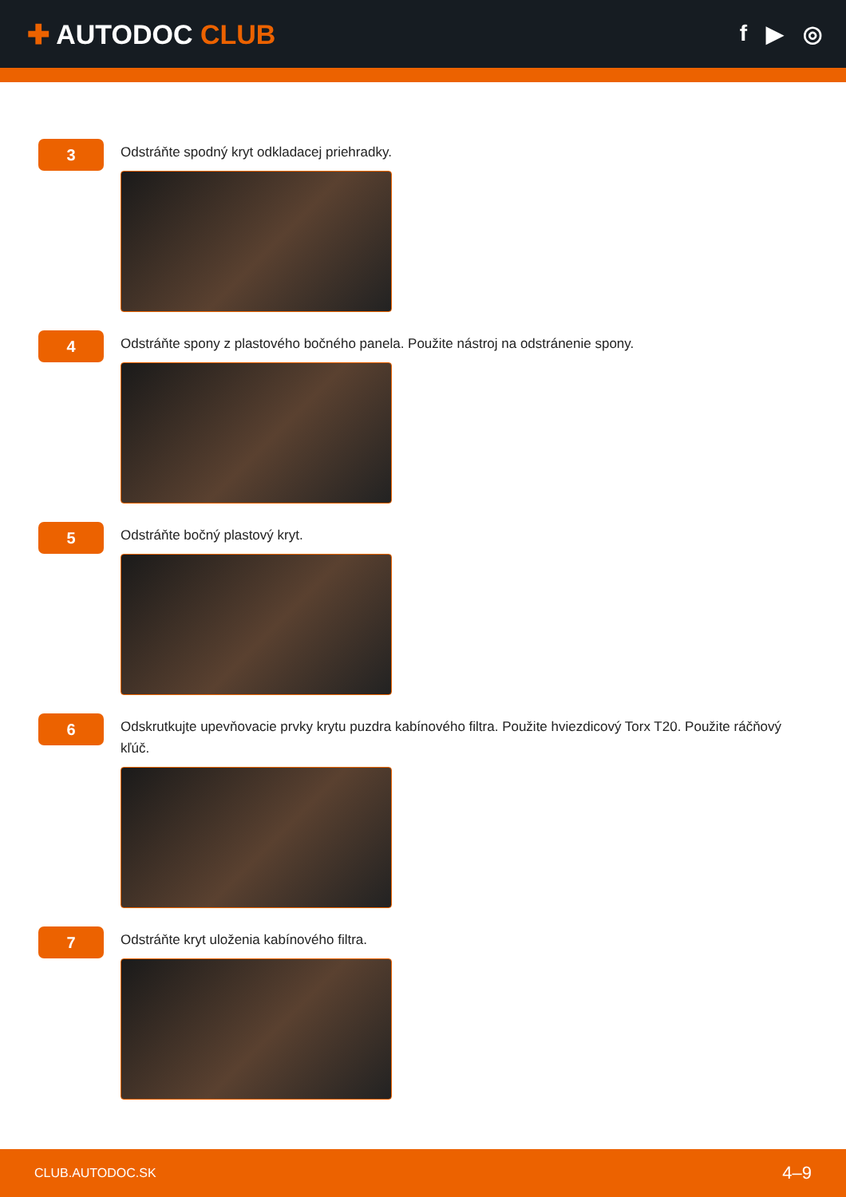✚ AUTODOC CLUB
f ▶ ◎
3
Odstráňte spodný kryt odkladacej priehradky.
4
Odstráňte spony z plastového bočného panela. Použite nástroj na odstránenie spony.
5
Odstráňte bočný plastový kryt.
6
Odskrutkujte upevňovacie prvky krytu puzdra kabínového filtra. Použite hviezdicový Torx T20. Použite ráčňový kľúč.
7
Odstráňte kryt uloženia kabínového filtra.
CLUB.AUTODOC.SK 4–9